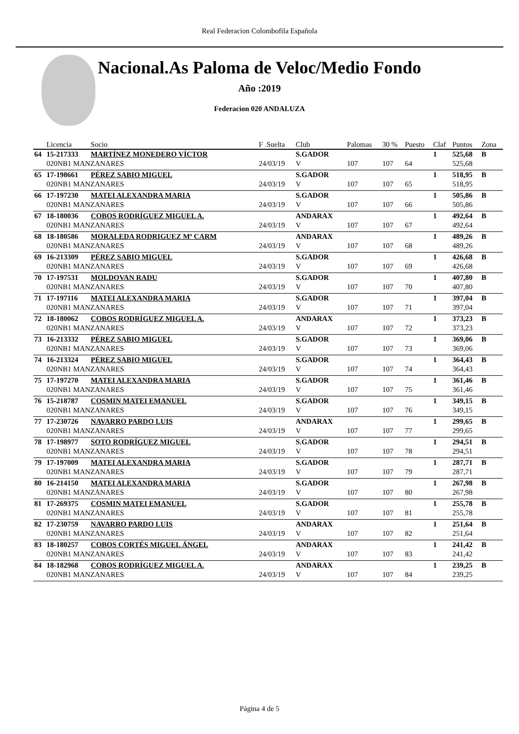Real Federacion Colombofila Española
Nacional.As Paloma de Veloc/Medio Fondo
Año :2019
Federacion 020 ANDALUZA
| | Licencia | Socio | F .Suelta | Club | Palomas | 30 % | Puesto | Claf | Puntos | Zona |
| --- | --- | --- | --- | --- | --- | --- | --- | --- | --- | --- |
| 64 | 15-217333 | MARTÍNEZ MONEDERO VÍCTOR | | S.GADOR | | | | 1 | 525,68 | B |
| | 020NB1 MANZANARES | | 24/03/19 | V | 107 | 107 | 64 | | 525,68 | |
| 65 | 17-198661 | PÉREZ SABIO MIGUEL | | S.GADOR | | | | 1 | 518,95 | B |
| | 020NB1 MANZANARES | | 24/03/19 | V | 107 | 107 | 65 | | 518,95 | |
| 66 | 17-197230 | MATEI ALEXANDRA MARIA | | S.GADOR | | | | 1 | 505,86 | B |
| | 020NB1 MANZANARES | | 24/03/19 | V | 107 | 107 | 66 | | 505,86 | |
| 67 | 18-180036 | COBOS RODRÍGUEZ MIGUEL A. | | ANDARAX | | | | 1 | 492,64 | B |
| | 020NB1 MANZANARES | | 24/03/19 | V | 107 | 107 | 67 | | 492,64 | |
| 68 | 18-180586 | MORALEDA RODRIGUEZ Mª CARM | | ANDARAX | | | | 1 | 489,26 | B |
| | 020NB1 MANZANARES | | 24/03/19 | V | 107 | 107 | 68 | | 489,26 | |
| 69 | 16-213309 | PÉREZ SABIO MIGUEL | | S.GADOR | | | | 1 | 426,68 | B |
| | 020NB1 MANZANARES | | 24/03/19 | V | 107 | 107 | 69 | | 426,68 | |
| 70 | 17-197531 | MOLDOVAN RADU | | S.GADOR | | | | 1 | 407,80 | B |
| | 020NB1 MANZANARES | | 24/03/19 | V | 107 | 107 | 70 | | 407,80 | |
| 71 | 17-197116 | MATEI ALEXANDRA MARIA | | S.GADOR | | | | 1 | 397,04 | B |
| | 020NB1 MANZANARES | | 24/03/19 | V | 107 | 107 | 71 | | 397,04 | |
| 72 | 18-180062 | COBOS RODRÍGUEZ MIGUEL A. | | ANDARAX | | | | 1 | 373,23 | B |
| | 020NB1 MANZANARES | | 24/03/19 | V | 107 | 107 | 72 | | 373,23 | |
| 73 | 16-213332 | PÉREZ SABIO MIGUEL | | S.GADOR | | | | 1 | 369,06 | B |
| | 020NB1 MANZANARES | | 24/03/19 | V | 107 | 107 | 73 | | 369,06 | |
| 74 | 16-213324 | PÉREZ SABIO MIGUEL | | S.GADOR | | | | 1 | 364,43 | B |
| | 020NB1 MANZANARES | | 24/03/19 | V | 107 | 107 | 74 | | 364,43 | |
| 75 | 17-197270 | MATEI ALEXANDRA MARIA | | S.GADOR | | | | 1 | 361,46 | B |
| | 020NB1 MANZANARES | | 24/03/19 | V | 107 | 107 | 75 | | 361,46 | |
| 76 | 15-218787 | COSMIN MATEI EMANUEL | | S.GADOR | | | | 1 | 349,15 | B |
| | 020NB1 MANZANARES | | 24/03/19 | V | 107 | 107 | 76 | | 349,15 | |
| 77 | 17-230726 | NAVARRO PARDO LUIS | | ANDARAX | | | | 1 | 299,65 | B |
| | 020NB1 MANZANARES | | 24/03/19 | V | 107 | 107 | 77 | | 299,65 | |
| 78 | 17-198977 | SOTO RODRÍGUEZ MIGUEL | | S.GADOR | | | | 1 | 294,51 | B |
| | 020NB1 MANZANARES | | 24/03/19 | V | 107 | 107 | 78 | | 294,51 | |
| 79 | 17-197009 | MATEI ALEXANDRA MARIA | | S.GADOR | | | | 1 | 287,71 | B |
| | 020NB1 MANZANARES | | 24/03/19 | V | 107 | 107 | 79 | | 287,71 | |
| 80 | 16-214150 | MATEI ALEXANDRA MARIA | | S.GADOR | | | | 1 | 267,98 | B |
| | 020NB1 MANZANARES | | 24/03/19 | V | 107 | 107 | 80 | | 267,98 | |
| 81 | 17-269375 | COSMIN MATEI EMANUEL | | S.GADOR | | | | 1 | 255,78 | B |
| | 020NB1 MANZANARES | | 24/03/19 | V | 107 | 107 | 81 | | 255,78 | |
| 82 | 17-230759 | NAVARRO PARDO LUIS | | ANDARAX | | | | 1 | 251,64 | B |
| | 020NB1 MANZANARES | | 24/03/19 | V | 107 | 107 | 82 | | 251,64 | |
| 83 | 18-180257 | COBOS CORTÉS MIGUEL ÁNGEL | | ANDARAX | | | | 1 | 241,42 | B |
| | 020NB1 MANZANARES | | 24/03/19 | V | 107 | 107 | 83 | | 241,42 | |
| 84 | 18-182968 | COBOS RODRÍGUEZ MIGUEL A. | | ANDARAX | | | | 1 | 239,25 | B |
| | 020NB1 MANZANARES | | 24/03/19 | V | 107 | 107 | 84 | | 239,25 | |
Página 4 de 5